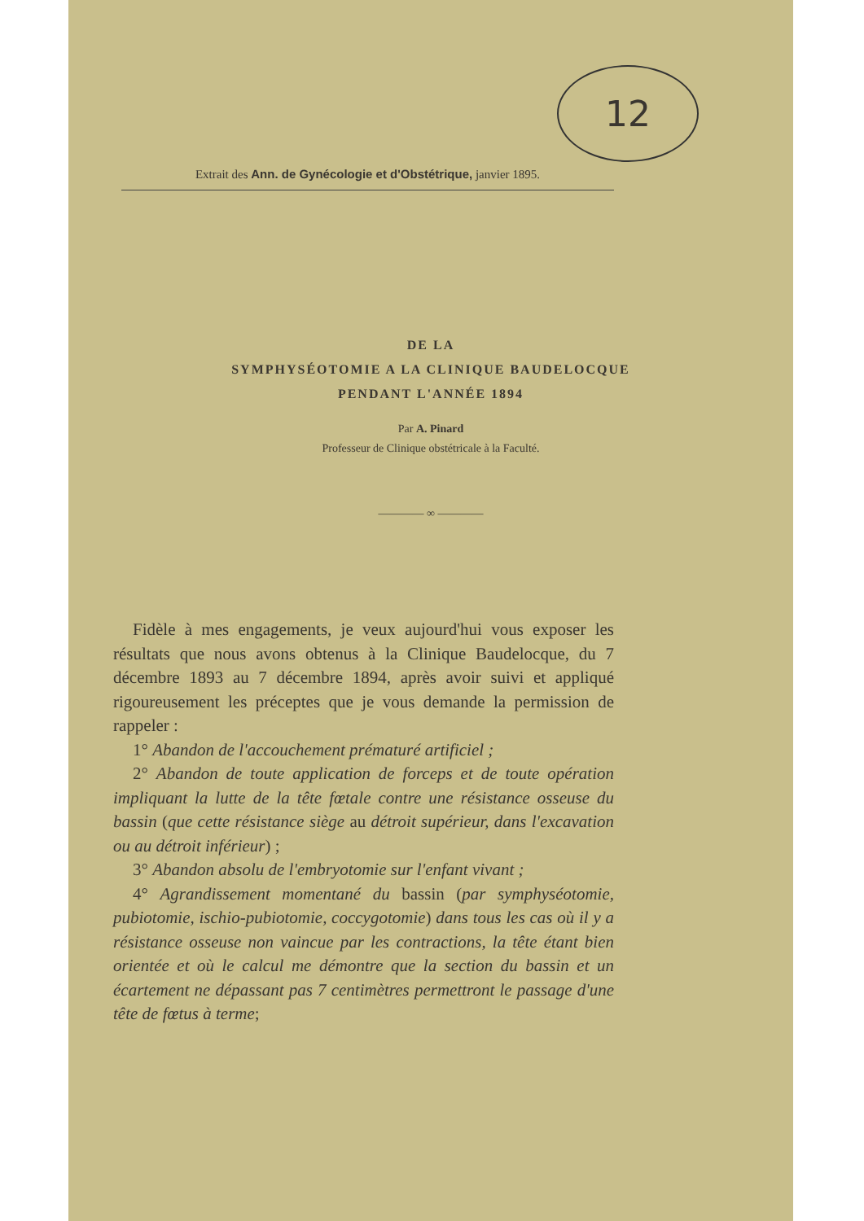12
Extrait des Ann. de Gynécologie et d'Obstétrique, janvier 1895.
DE LA
SYMPHYSÉOTOMIE A LA CLINIQUE BAUDELOCQUE
PENDANT L'ANNÉE 1894
Par A. Pinard
Professeur de Clinique obstétricale à la Faculté.
———— ∞ ————
Fidèle à mes engagements, je veux aujourd'hui vous exposer les résultats que nous avons obtenus à la Clinique Baudelocque, du 7 décembre 1893 au 7 décembre 1894, après avoir suivi et appliqué rigoureusement les préceptes que je vous demande la permission de rappeler :
1° Abandon de l'accouchement prématuré artificiel ;
2° Abandon de toute application de forceps et de toute opération impliquant la lutte de la tête fœtale contre une résistance osseuse du bassin (que cette résistance siège au détroit supérieur, dans l'excavation ou au détroit inférieur) ;
3° Abandon absolu de l'embryotomie sur l'enfant vivant ;
4° Agrandissement momentané du bassin (par symphyséotomie, pubiotomie, ischio-pubiotomie, coccygotomie) dans tous les cas où il y a résistance osseuse non vaincue par les contractions, la tête étant bien orientée et où le calcul me démontre que la section du bassin et un écartement ne dépassant pas 7 centimètres permettront le passage d'une tête de fœtus à terme;